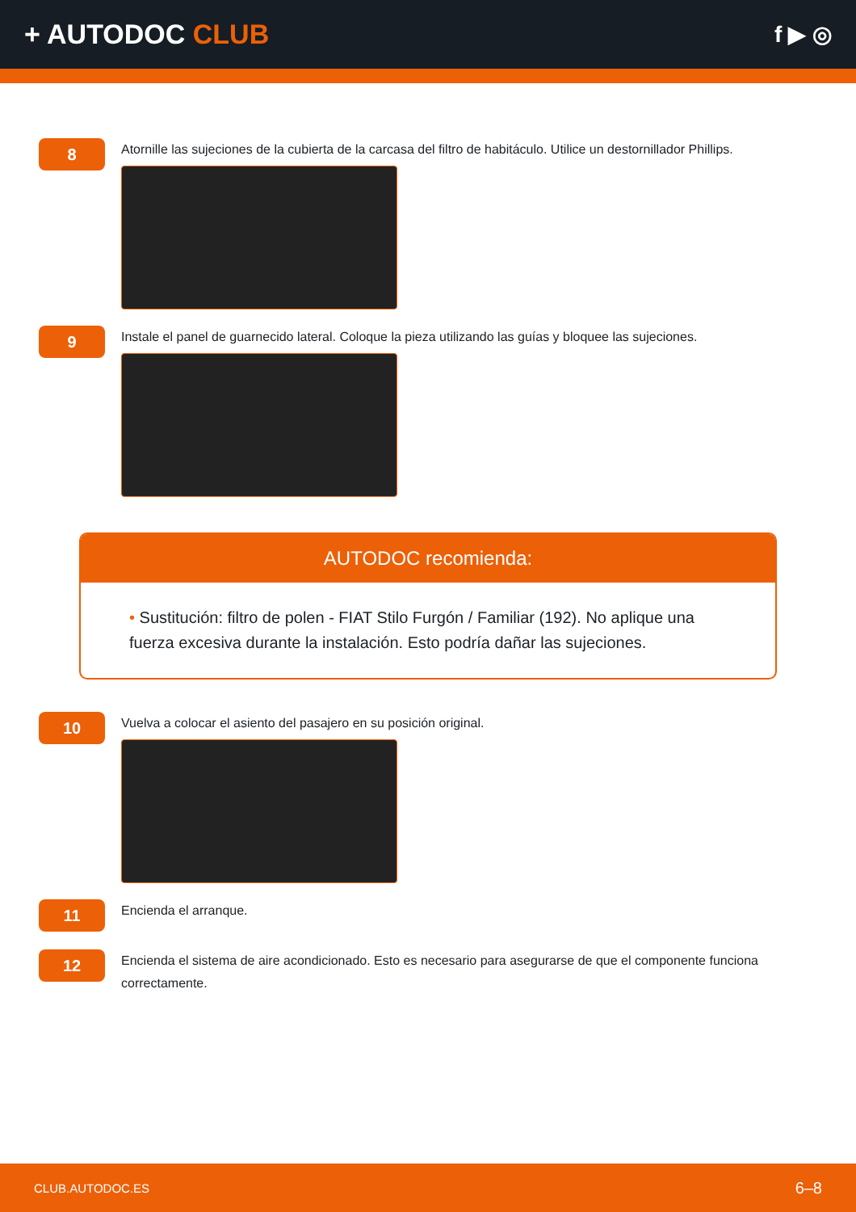+ AUTODOC CLUB
f ▶ ◎
8
Atornille las sujeciones de la cubierta de la carcasa del filtro de habitáculo. Utilice un destornillador Phillips.
9
Instale el panel de guarnecido lateral. Coloque la pieza utilizando las guías y bloquee las sujeciones.
AUTODOC recomienda:
• Sustitución: filtro de polen - FIAT Stilo Furgón / Familiar (192). No aplique una fuerza excesiva durante la instalación. Esto podría dañar las sujeciones.
10
Vuelva a colocar el asiento del pasajero en su posición original.
11
Encienda el arranque.
12
Encienda el sistema de aire acondicionado. Esto es necesario para asegurarse de que el componente funciona correctamente.
CLUB.AUTODOC.ES 6–8